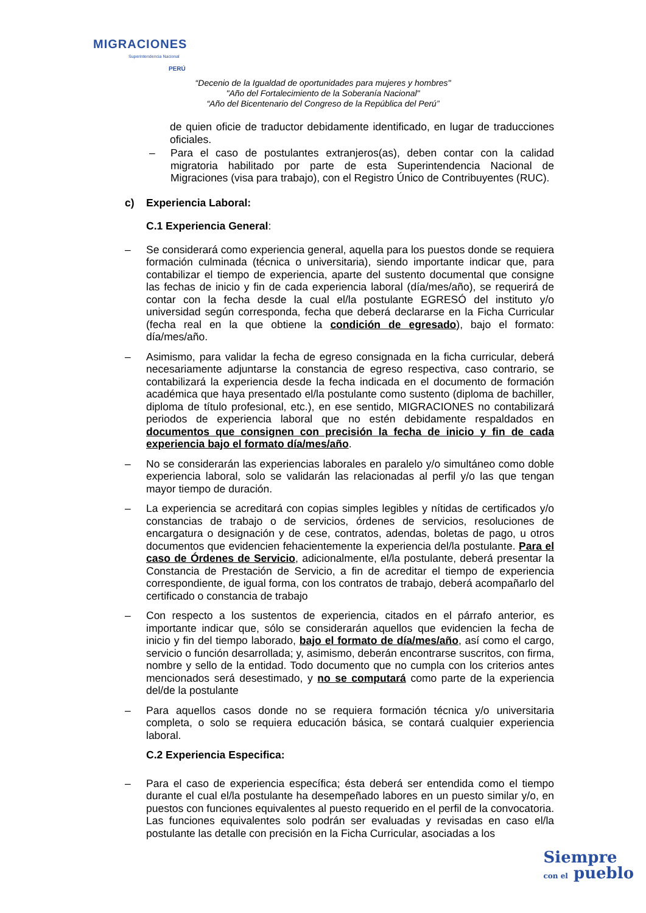MIGRACIONES
Superintendencia Nacional
PERÚ
“Decenio de la Igualdad de oportunidades para mujeres y hombres"
"Año del Fortalecimiento de la Soberanía Nacional"
“Año del Bicentenario del Congreso de la República del Perú”
de quien oficie de traductor debidamente identificado, en lugar de traducciones oficiales.
– Para el caso de postulantes extranjeros(as), deben contar con la calidad migratoria habilitado por parte de esta Superintendencia Nacional de Migraciones (visa para trabajo), con el Registro Único de Contribuyentes (RUC).
c) Experiencia Laboral:
C.1 Experiencia General:
– Se considerará como experiencia general, aquella para los puestos donde se requiera formación culminada (técnica o universitaria), siendo importante indicar que, para contabilizar el tiempo de experiencia, aparte del sustento documental que consigne las fechas de inicio y fin de cada experiencia laboral (día/mes/año), se requerirá de contar con la fecha desde la cual el/la postulante EGRESÓ del instituto y/o universidad según corresponda, fecha que deberá declararse en la Ficha Curricular (fecha real en la que obtiene la condición de egresado), bajo el formato: día/mes/año.
– Asimismo, para validar la fecha de egreso consignada en la ficha curricular, deberá necesariamente adjuntarse la constancia de egreso respectiva, caso contrario, se contabilizará la experiencia desde la fecha indicada en el documento de formación académica que haya presentado el/la postulante como sustento (diploma de bachiller, diploma de título profesional, etc.), en ese sentido, MIGRACIONES no contabilizará periodos de experiencia laboral que no estén debidamente respaldados en documentos que consignen con precisión la fecha de inicio y fin de cada experiencia bajo el formato día/mes/año.
– No se considerarán las experiencias laborales en paralelo y/o simultáneo como doble experiencia laboral, solo se validarán las relacionadas al perfil y/o las que tengan mayor tiempo de duración.
– La experiencia se acreditará con copias simples legibles y nítidas de certificados y/o constancias de trabajo o de servicios, órdenes de servicios, resoluciones de encargatura o designación y de cese, contratos, adendas, boletas de pago, u otros documentos que evidencien fehacientemente la experiencia del/la postulante. Para el caso de Órdenes de Servicio, adicionalmente, el/la postulante, deberá presentar la Constancia de Prestación de Servicio, a fin de acreditar el tiempo de experiencia correspondiente, de igual forma, con los contratos de trabajo, deberá acompañarlo del certificado o constancia de trabajo
– Con respecto a los sustentos de experiencia, citados en el párrafo anterior, es importante indicar que, sólo se considerarán aquellos que evidencien la fecha de inicio y fin del tiempo laborado, bajo el formato de día/mes/año, así como el cargo, servicio o función desarrollada; y, asimismo, deberán encontrarse suscritos, con firma, nombre y sello de la entidad. Todo documento que no cumpla con los criterios antes mencionados será desestimado, y no se computará como parte de la experiencia del/de la postulante
– Para aquellos casos donde no se requiera formación técnica y/o universitaria completa, o solo se requiera educación básica, se contará cualquier experiencia laboral.
C.2 Experiencia Especifica:
– Para el caso de experiencia específica; ésta deberá ser entendida como el tiempo durante el cual el/la postulante ha desempeñado labores en un puesto similar y/o, en puestos con funciones equivalentes al puesto requerido en el perfil de la convocatoria. Las funciones equivalentes solo podrán ser evaluadas y revisadas en caso el/la postulante las detalle con precisión en la Ficha Curricular, asociadas a los
Siempre
con el pueblo